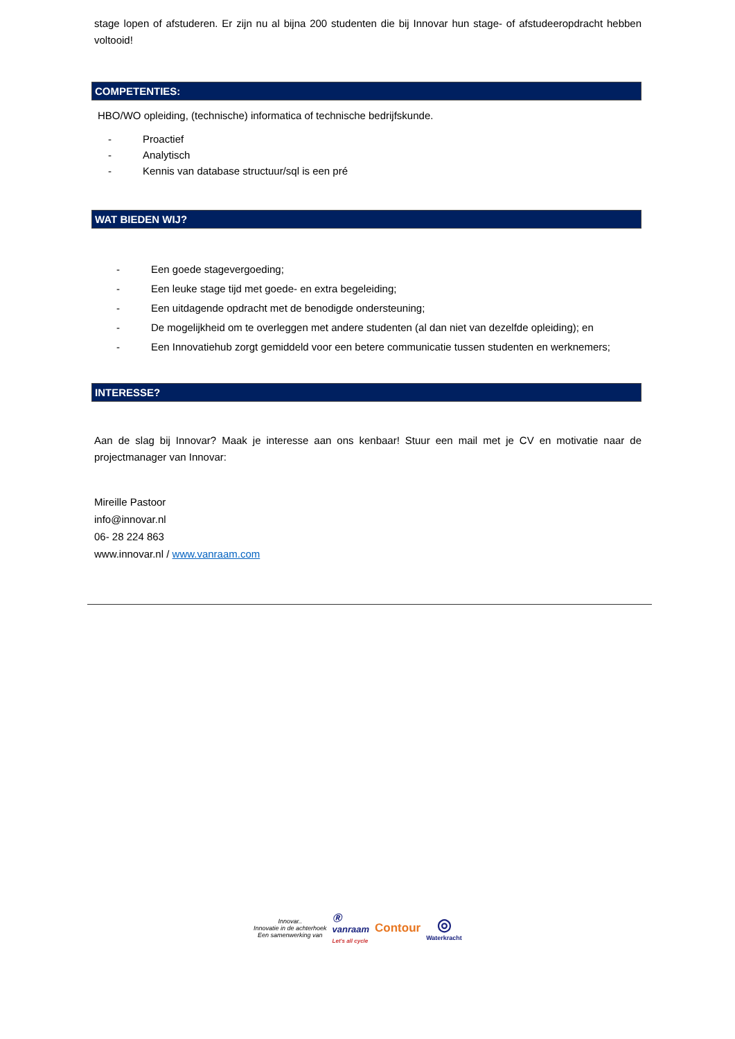stage lopen of afstuderen. Er zijn nu al bijna 200 studenten die bij Innovar hun stage- of afstudeeropdracht hebben voltooid!
COMPETENTIES:
HBO/WO opleiding, (technische) informatica of technische bedrijfskunde.
- Proactief
- Analytisch
- Kennis van database structuur/sql is een pré
WAT BIEDEN WIJ?
- Een goede stagevergoeding;
- Een leuke stage tijd met goede- en extra begeleiding;
- Een uitdagende opdracht met de benodigde ondersteuning;
- De mogelijkheid om te overleggen met andere studenten (al dan niet van dezelfde opleiding); en
- Een Innovatiehub zorgt gemiddeld voor een betere communicatie tussen studenten en werknemers;
INTERESSE?
Aan de slag bij Innovar? Maak je interesse aan ons kenbaar! Stuur een mail met je CV en motivatie naar de projectmanager van Innovar:
Mireille Pastoor
info@innovar.nl
06- 28 224 863
www.innovar.nl / www.vanraam.com
Innovar..
Innovatie in de achterhoek
Een samenwerking van
Ⓡ
vanraam
Let's all cycle
Contour
◎
Waterkracht